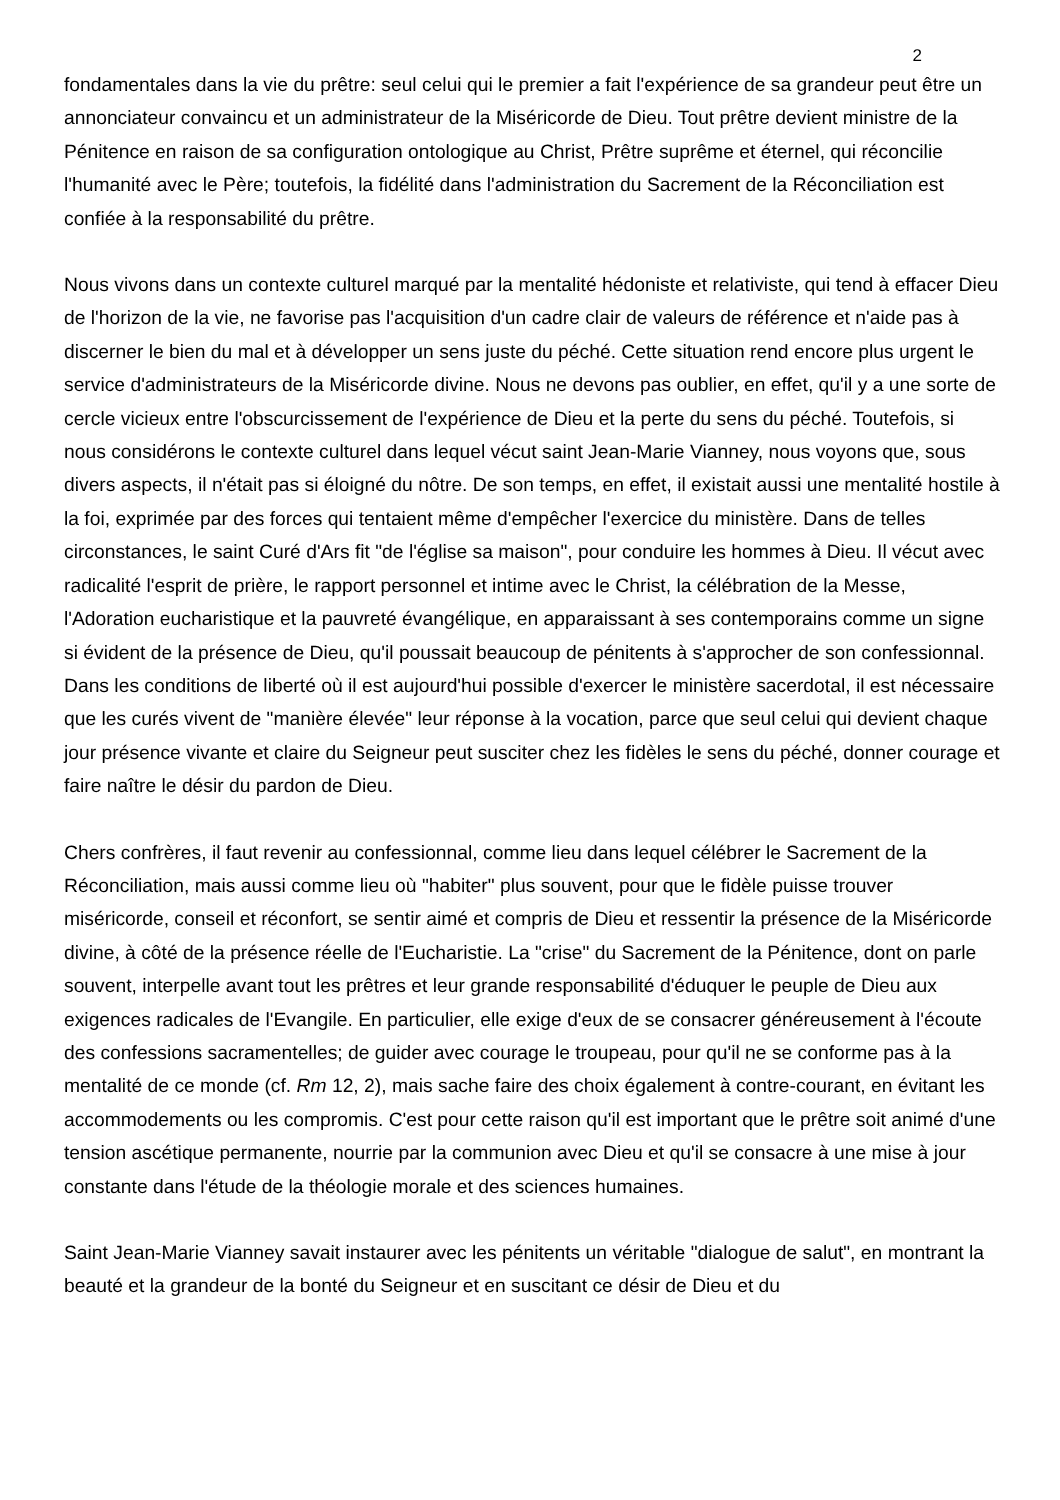2
fondamentales dans la vie du prêtre: seul celui qui le premier a fait l'expérience de sa grandeur peut être un annonciateur convaincu et un administrateur de la Miséricorde de Dieu. Tout prêtre devient ministre de la Pénitence en raison de sa configuration ontologique au Christ, Prêtre suprême et éternel, qui réconcilie l'humanité avec le Père; toutefois, la fidélité dans l'administration du Sacrement de la Réconciliation est confiée à la responsabilité du prêtre.
Nous vivons dans un contexte culturel marqué par la mentalité hédoniste et relativiste, qui tend à effacer Dieu de l'horizon de la vie, ne favorise pas l'acquisition d'un cadre clair de valeurs de référence et n'aide pas à discerner le bien du mal et à développer un sens juste du péché. Cette situation rend encore plus urgent le service d'administrateurs de la Miséricorde divine. Nous ne devons pas oublier, en effet, qu'il y a une sorte de cercle vicieux entre l'obscurcissement de l'expérience de Dieu et la perte du sens du péché. Toutefois, si nous considérons le contexte culturel dans lequel vécut saint Jean-Marie Vianney, nous voyons que, sous divers aspects, il n'était pas si éloigné du nôtre. De son temps, en effet, il existait aussi une mentalité hostile à la foi, exprimée par des forces qui tentaient même d'empêcher l'exercice du ministère. Dans de telles circonstances, le saint Curé d'Ars fit "de l'église sa maison", pour conduire les hommes à Dieu. Il vécut avec radicalité l'esprit de prière, le rapport personnel et intime avec le Christ, la célébration de la Messe, l'Adoration eucharistique et la pauvreté évangélique, en apparaissant à ses contemporains comme un signe si évident de la présence de Dieu, qu'il poussait beaucoup de pénitents à s'approcher de son confessionnal. Dans les conditions de liberté où il est aujourd'hui possible d'exercer le ministère sacerdotal, il est nécessaire que les curés vivent de "manière élevée" leur réponse à la vocation, parce que seul celui qui devient chaque jour présence vivante et claire du Seigneur peut susciter chez les fidèles le sens du péché, donner courage et faire naître le désir du pardon de Dieu.
Chers confrères, il faut revenir au confessionnal, comme lieu dans lequel célébrer le Sacrement de la Réconciliation, mais aussi comme lieu où "habiter" plus souvent, pour que le fidèle puisse trouver miséricorde, conseil et réconfort, se sentir aimé et compris de Dieu et ressentir la présence de la Miséricorde divine, à côté de la présence réelle de l'Eucharistie. La "crise" du Sacrement de la Pénitence, dont on parle souvent, interpelle avant tout les prêtres et leur grande responsabilité d'éduquer le peuple de Dieu aux exigences radicales de l'Evangile. En particulier, elle exige d'eux de se consacrer généreusement à l'écoute des confessions sacramentelles; de guider avec courage le troupeau, pour qu'il ne se conforme pas à la mentalité de ce monde (cf. Rm 12, 2), mais sache faire des choix également à contre-courant, en évitant les accommodements ou les compromis. C'est pour cette raison qu'il est important que le prêtre soit animé d'une tension ascétique permanente, nourrie par la communion avec Dieu et qu'il se consacre à une mise à jour constante dans l'étude de la théologie morale et des sciences humaines.
Saint Jean-Marie Vianney savait instaurer avec les pénitents un véritable "dialogue de salut", en montrant la beauté et la grandeur de la bonté du Seigneur et en suscitant ce désir de Dieu et du